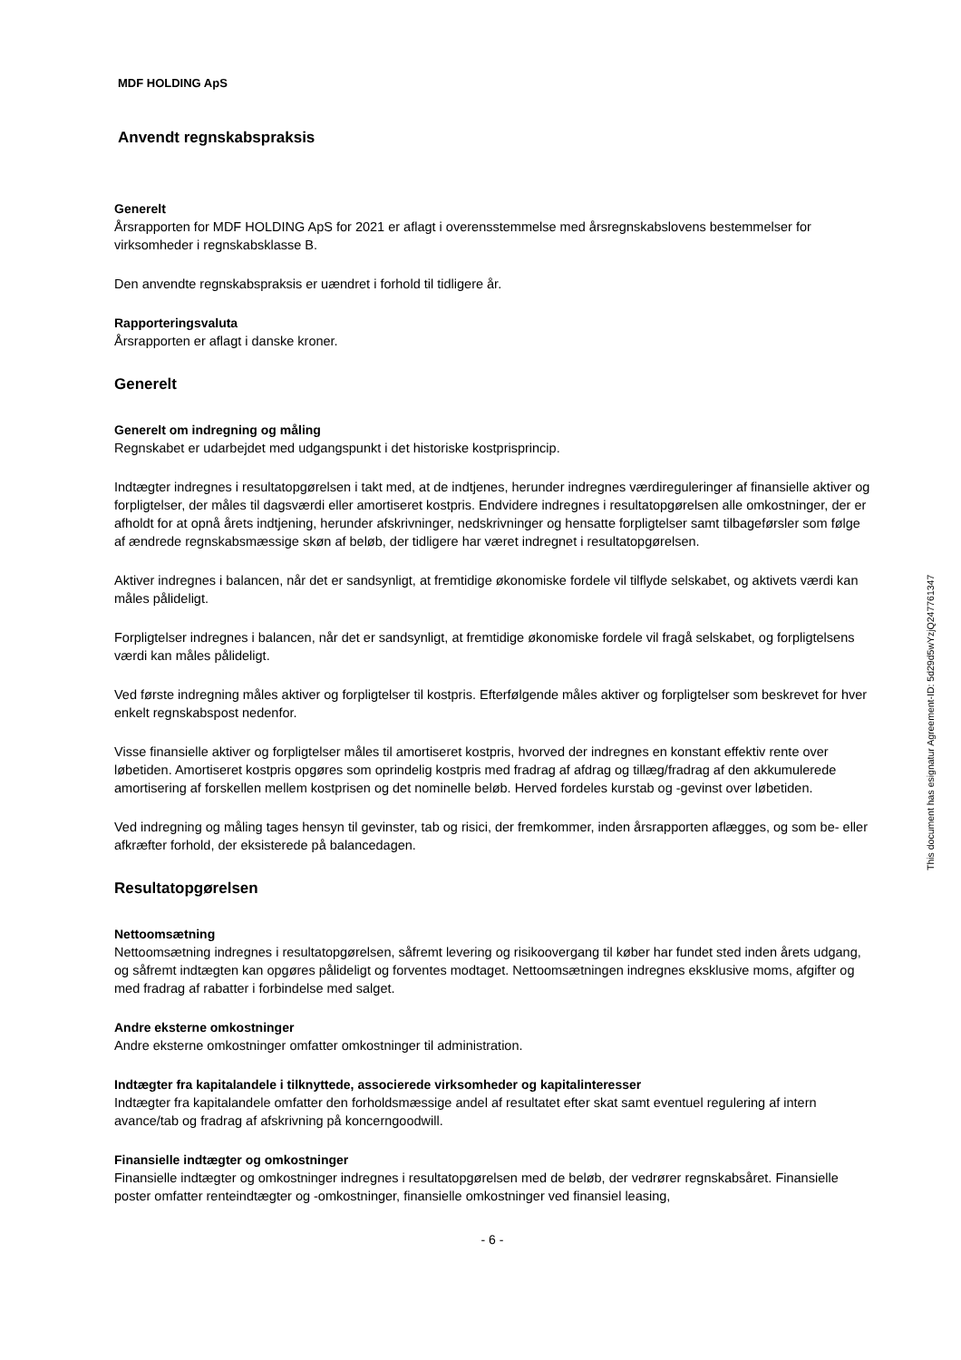MDF HOLDING ApS
Anvendt regnskabspraksis
Generelt
Årsrapporten for MDF HOLDING ApS for 2021 er aflagt i overensstemmelse med årsregnskabslovens bestemmelser for virksomheder i regnskabsklasse B.
Den anvendte regnskabspraksis er uændret i forhold til tidligere år.
Rapporteringsvaluta
Årsrapporten er aflagt i danske kroner.
Generelt
Generelt om indregning og måling
Regnskabet er udarbejdet med udgangspunkt i det historiske kostprisprincip.
Indtægter indregnes i resultatopgørelsen i takt med, at de indtjenes, herunder indregnes værdireguleringer af finansielle aktiver og forpligtelser, der måles til dagsværdi eller amortiseret kostpris. Endvidere indregnes i resultatopgørelsen alle omkostninger, der er afholdt for at opnå årets indtjening, herunder afskrivninger, nedskrivninger og hensatte forpligtelser samt tilbageførsler som følge af ændrede regnskabsmæssige skøn af beløb, der tidligere har været indregnet i resultatopgørelsen.
Aktiver indregnes i balancen, når det er sandsynligt, at fremtidige økonomiske fordele vil tilflyde selskabet, og aktivets værdi kan måles pålideligt.
Forpligtelser indregnes i balancen, når det er sandsynligt, at fremtidige økonomiske fordele vil fragå selskabet, og forpligtelsens værdi kan måles pålideligt.
Ved første indregning måles aktiver og forpligtelser til kostpris. Efterfølgende måles aktiver og forpligtelser som beskrevet for hver enkelt regnskabspost nedenfor.
Visse finansielle aktiver og forpligtelser måles til amortiseret kostpris, hvorved der indregnes en konstant effektiv rente over løbetiden. Amortiseret kostpris opgøres som oprindelig kostpris med fradrag af afdrag og tillæg/fradrag af den akkumulerede amortisering af forskellen mellem kostprisen og det nominelle beløb. Herved fordeles kurstab og -gevinst over løbetiden.
Ved indregning og måling tages hensyn til gevinster, tab og risici, der fremkommer, inden årsrapporten aflægges, og som be- eller afkræfter forhold, der eksisterede på balancedagen.
Resultatopgørelsen
Nettoomsætning
Nettoomsætning indregnes i resultatopgørelsen, såfremt levering og risikoovergang til køber har fundet sted inden årets udgang, og såfremt indtægten kan opgøres pålideligt og forventes modtaget. Nettoomsætningen indregnes eksklusive moms, afgifter og med fradrag af rabatter i forbindelse med salget.
Andre eksterne omkostninger
Andre eksterne omkostninger omfatter omkostninger til administration.
Indtægter fra kapitalandele i tilknyttede, associerede virksomheder og kapitalinteresser
Indtægter fra kapitalandele omfatter den forholdsmæssige andel af resultatet efter skat samt eventuel regulering af intern avance/tab og fradrag af afskrivning på koncerngoodwill.
Finansielle indtægter og omkostninger
Finansielle indtægter og omkostninger indregnes i resultatopgørelsen med de beløb, der vedrører regnskabsåret. Finansielle poster omfatter renteindtægter og -omkostninger, finansielle omkostninger ved finansiel leasing,
- 6 -
This document has esignatur Agreement-ID: 5d29d5wYzjQ247761347